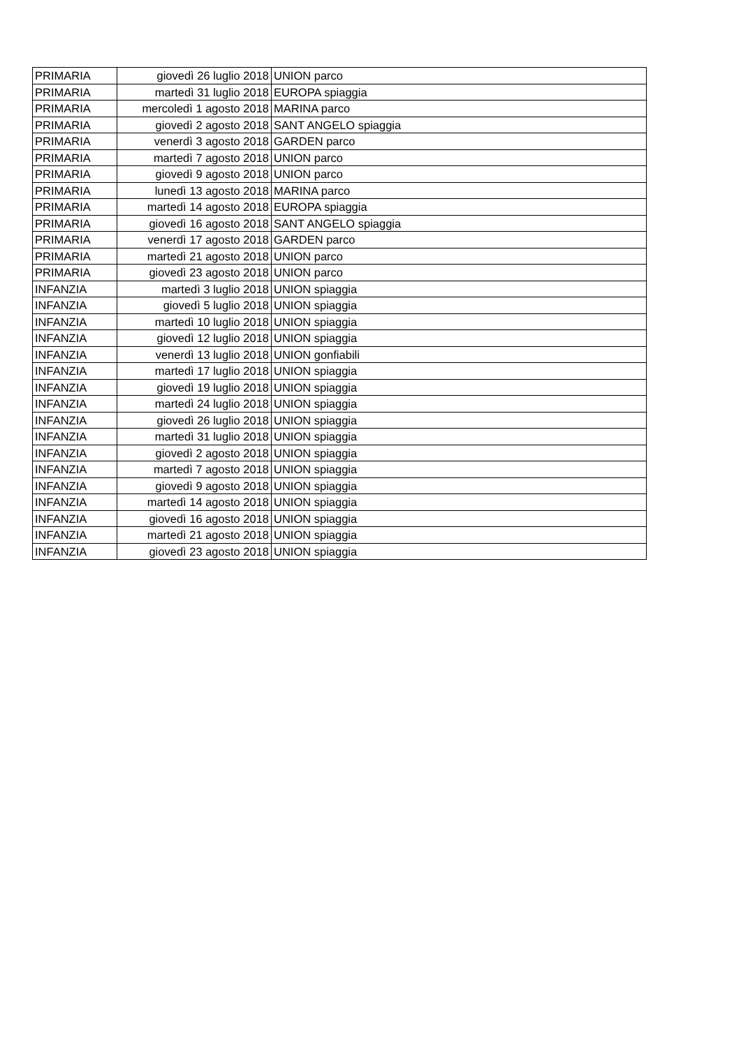| PRIMARIA | giovedì 26 luglio 2018 | UNION parco |
| PRIMARIA | martedì 31 luglio 2018 | EUROPA spiaggia |
| PRIMARIA | mercoledì 1 agosto 2018 | MARINA parco |
| PRIMARIA | giovedì 2 agosto 2018 | SANT ANGELO spiaggia |
| PRIMARIA | venerdì 3 agosto 2018 | GARDEN parco |
| PRIMARIA | martedì 7 agosto 2018 | UNION parco |
| PRIMARIA | giovedì 9 agosto 2018 | UNION parco |
| PRIMARIA | lunedì 13 agosto 2018 | MARINA parco |
| PRIMARIA | martedì 14 agosto 2018 | EUROPA spiaggia |
| PRIMARIA | giovedì 16 agosto 2018 | SANT ANGELO spiaggia |
| PRIMARIA | venerdì 17 agosto 2018 | GARDEN parco |
| PRIMARIA | martedì 21 agosto 2018 | UNION parco |
| PRIMARIA | giovedì 23 agosto 2018 | UNION parco |
| INFANZIA | martedì 3 luglio 2018 | UNION spiaggia |
| INFANZIA | giovedì 5 luglio 2018 | UNION spiaggia |
| INFANZIA | martedì 10 luglio 2018 | UNION spiaggia |
| INFANZIA | giovedì 12 luglio 2018 | UNION spiaggia |
| INFANZIA | venerdì 13 luglio 2018 | UNION gonfiabili |
| INFANZIA | martedì 17 luglio 2018 | UNION spiaggia |
| INFANZIA | giovedì 19 luglio 2018 | UNION spiaggia |
| INFANZIA | martedì 24 luglio 2018 | UNION spiaggia |
| INFANZIA | giovedì 26 luglio 2018 | UNION spiaggia |
| INFANZIA | martedì 31 luglio 2018 | UNION spiaggia |
| INFANZIA | giovedì 2 agosto 2018 | UNION spiaggia |
| INFANZIA | martedì 7 agosto 2018 | UNION spiaggia |
| INFANZIA | giovedì 9 agosto 2018 | UNION spiaggia |
| INFANZIA | martedì 14 agosto 2018 | UNION spiaggia |
| INFANZIA | giovedì 16 agosto 2018 | UNION spiaggia |
| INFANZIA | martedì 21 agosto 2018 | UNION spiaggia |
| INFANZIA | giovedì 23 agosto 2018 | UNION spiaggia |